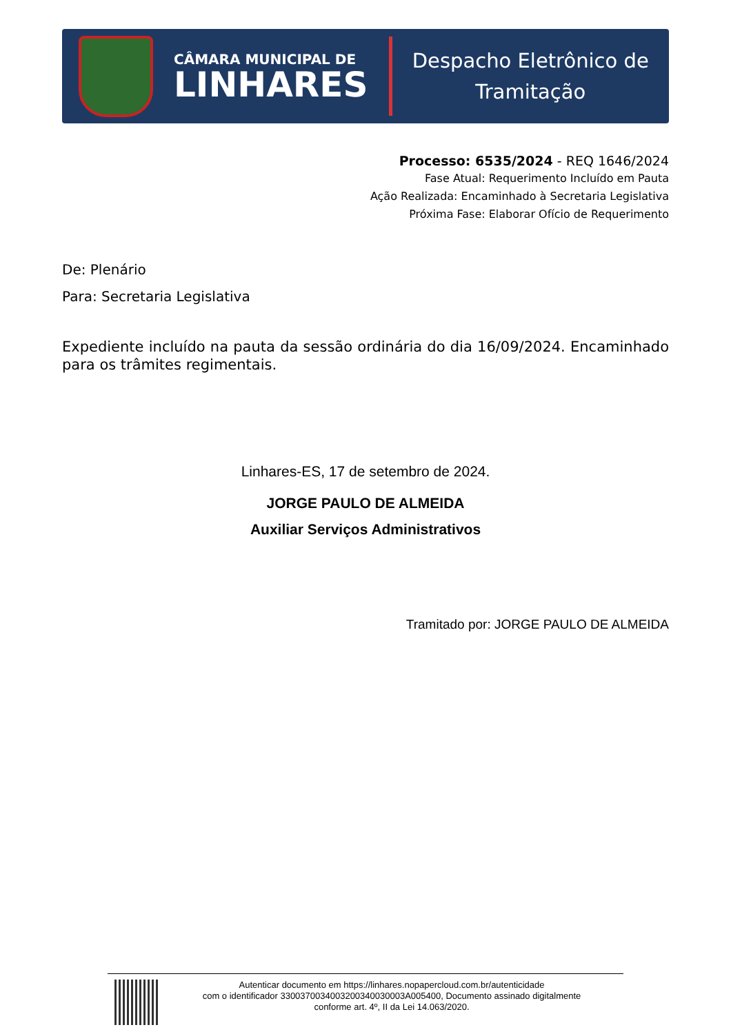CÂMARA MUNICIPAL DE
LINHARES
Despacho Eletrônico de
Tramitação
Processo: 6535/2024 - REQ 1646/2024
Fase Atual: Requerimento Incluído em Pauta
Ação Realizada: Encaminhado à Secretaria Legislativa
Próxima Fase: Elaborar Ofício de Requerimento
De: Plenário
Para: Secretaria Legislativa
Expediente incluído na pauta da sessão ordinária do dia 16/09/2024. Encaminhado para os trâmites regimentais.
Linhares-ES, 17 de setembro de 2024.
JORGE PAULO DE ALMEIDA
Auxiliar Serviços Administrativos
Tramitado por: JORGE PAULO DE ALMEIDA
Autenticar documento em https://linhares.nopapercloud.com.br/autenticidade
com o identificador 3300370034003200340030003A005400, Documento assinado digitalmente
conforme art. 4º, II da Lei 14.063/2020.